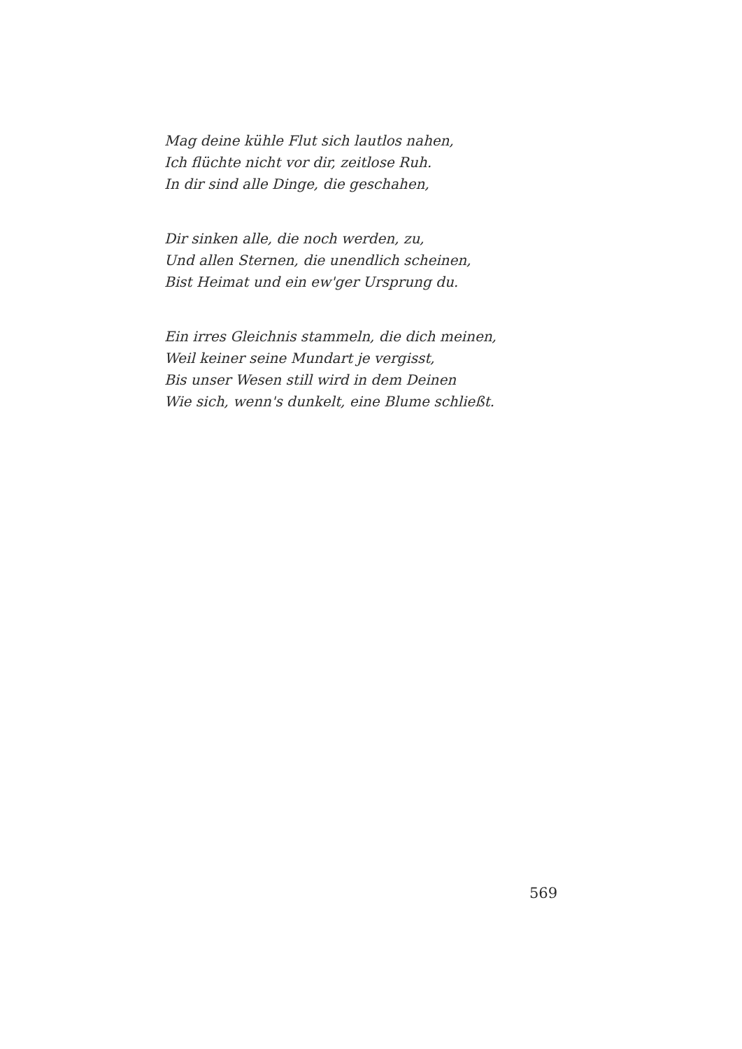Mag deine kühle Flut sich lautlos nahen,
Ich flüchte nicht vor dir, zeitlose Ruh.
In dir sind alle Dinge, die geschahen,
Dir sinken alle, die noch werden, zu,
Und allen Sternen, die unendlich scheinen,
Bist Heimat und ein ew'ger Ursprung du.
Ein irres Gleichnis stammeln, die dich meinen,
Weil keiner seine Mundart je vergisst,
Bis unser Wesen still wird in dem Deinen
Wie sich, wenn's dunkelt, eine Blume schließt.
569